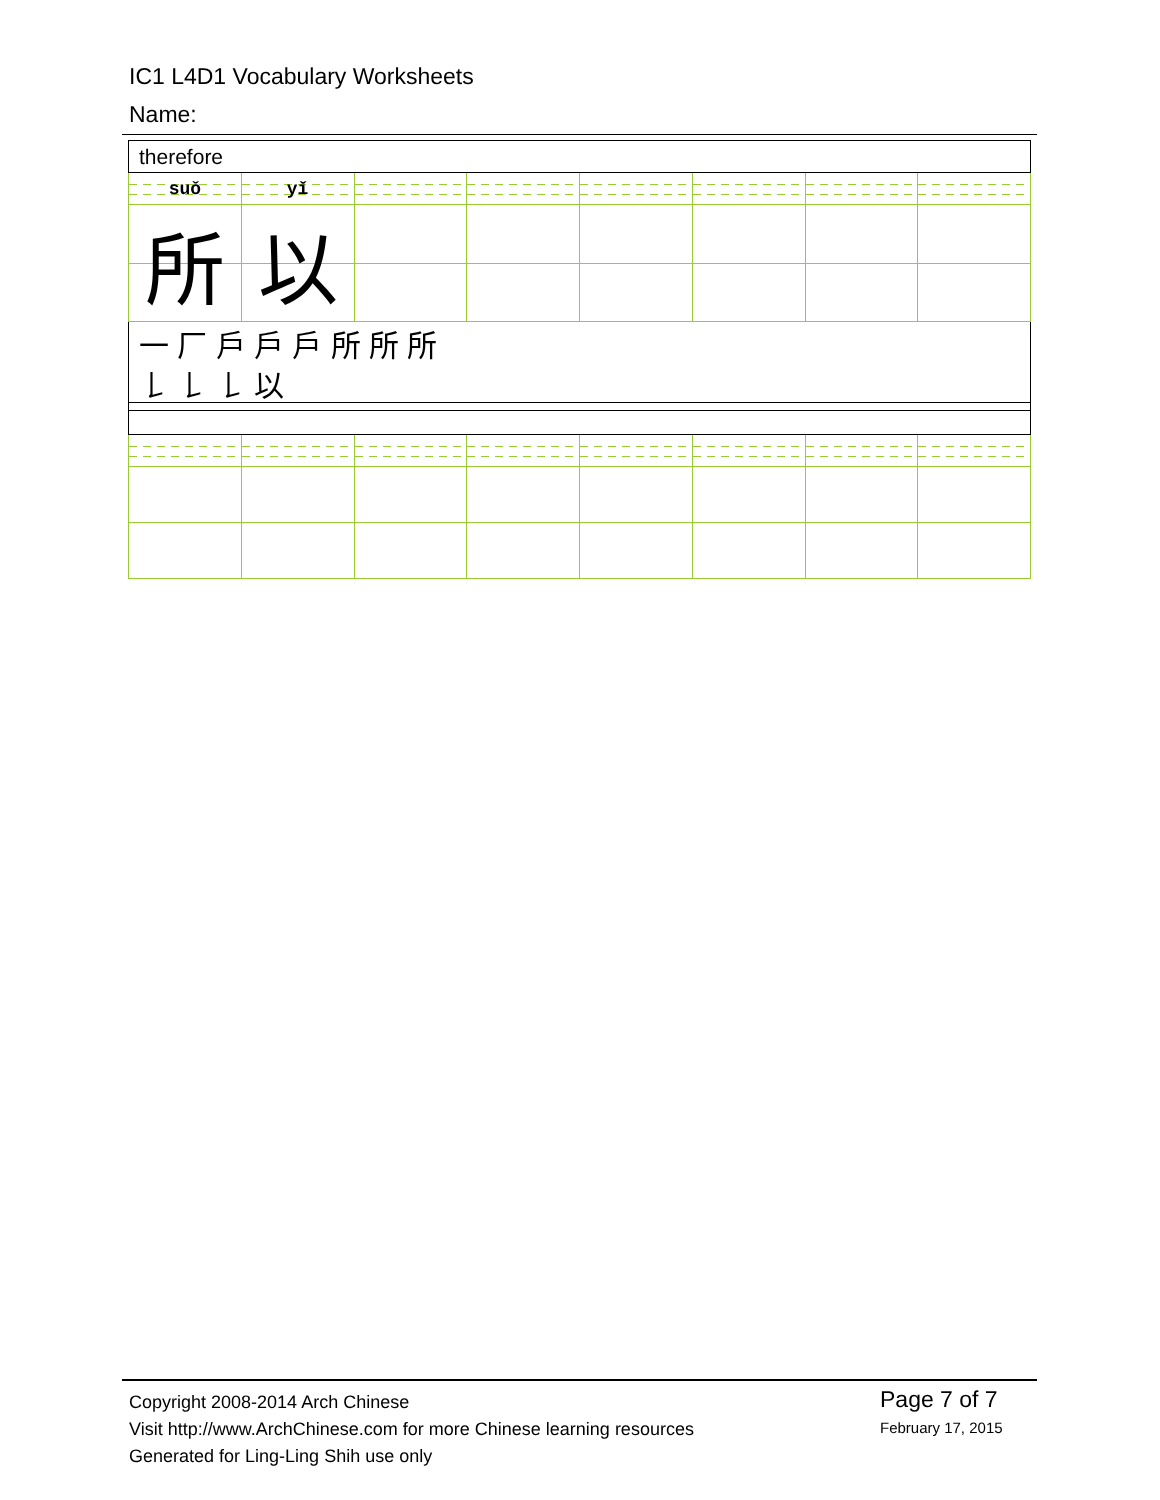IC1 L4D1 Vocabulary Worksheets
Name:
| therefore | | | | | | | |
| suǒ | yǐ | | | | | | |
| 所 | 以 | | | | | | |
| 一 厂 戶 戶 戶 所 所 所 𠄌 𠄌 𠄌 以 | | | | | | | |
Copyright 2008-2014 Arch Chinese
Visit http://www.ArchChinese.com for more Chinese learning resources
Generated for Ling-Ling Shih use only
Page 7 of 7
February 17, 2015